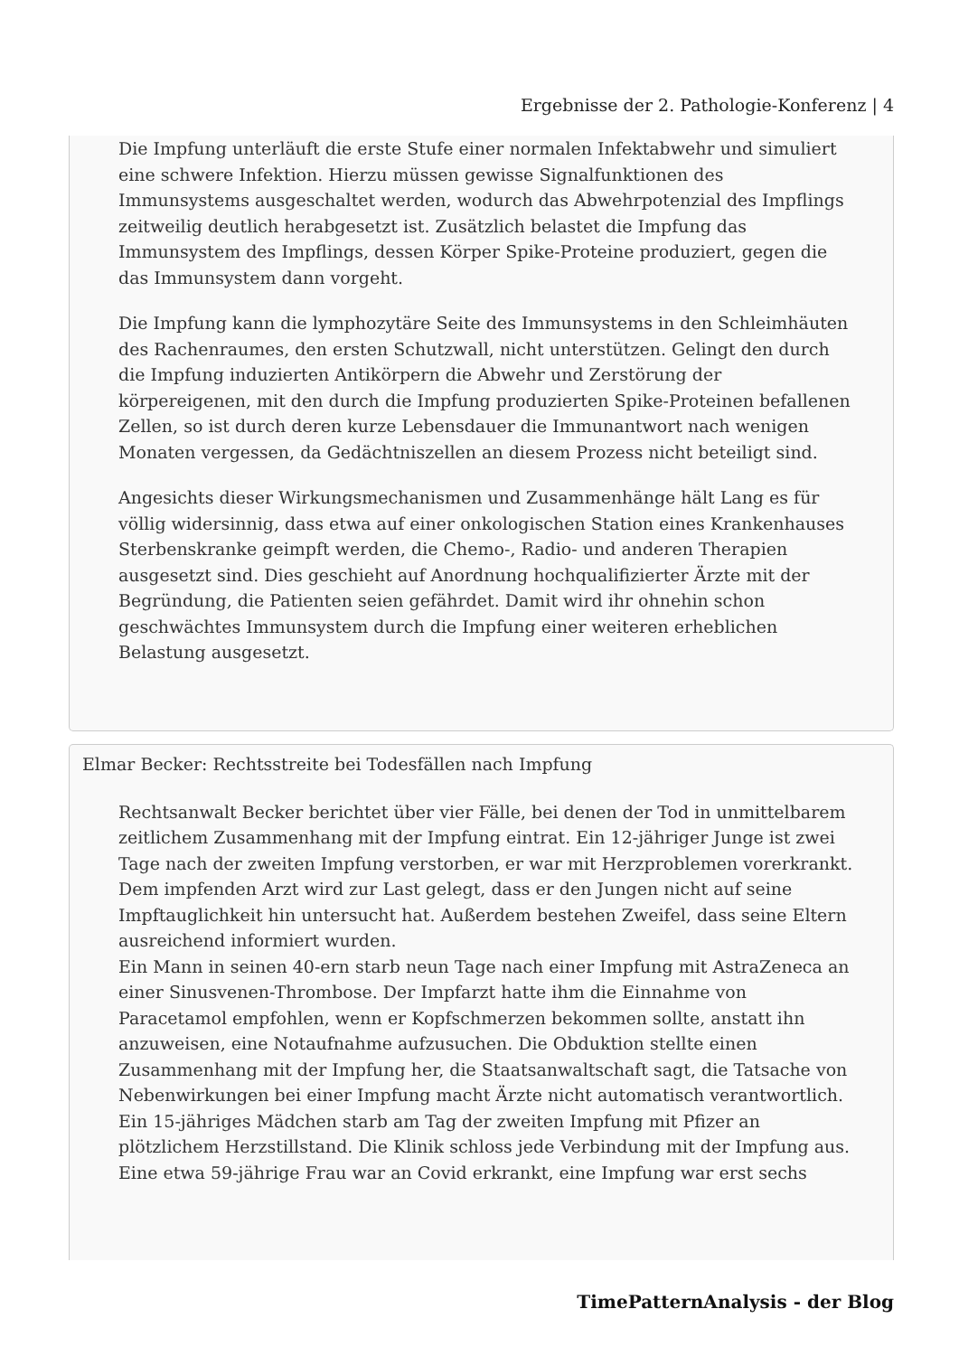Ergebnisse der 2. Pathologie-Konferenz | 4
Die Impfung unterläuft die erste Stufe einer normalen Infektabwehr und simuliert eine schwere Infektion. Hierzu müssen gewisse Signalfunktionen des Immunsystems ausgeschaltet werden, wodurch das Abwehrpotenzial des Impflings zeitweilig deutlich herabgesetzt ist. Zusätzlich belastet die Impfung das Immunsystem des Impflings, dessen Körper Spike-Proteine produziert, gegen die das Immunsystem dann vorgeht.
Die Impfung kann die lymphozytäre Seite des Immunsystems in den Schleimhäuten des Rachenraumes, den ersten Schutzwall, nicht unterstützen. Gelingt den durch die Impfung induzierten Antikörpern die Abwehr und Zerstörung der körpereigenen, mit den durch die Impfung produzierten Spike-Proteinen befallenen Zellen, so ist durch deren kurze Lebensdauer die Immunantwort nach wenigen Monaten vergessen, da Gedächtniszellen an diesem Prozess nicht beteiligt sind.
Angesichts dieser Wirkungsmechanismen und Zusammenhänge hält Lang es für völlig widersinnig, dass etwa auf einer onkologischen Station eines Krankenhauses Sterbenskranke geimpft werden, die Chemo-, Radio- und anderen Therapien ausgesetzt sind. Dies geschieht auf Anordnung hochqualifizierter Ärzte mit der Begründung, die Patienten seien gefährdet. Damit wird ihr ohnehin schon geschwächtes Immunsystem durch die Impfung einer weiteren erheblichen Belastung ausgesetzt.
Elmar Becker: Rechtsstreite bei Todesfällen nach Impfung
Rechtsanwalt Becker berichtet über vier Fälle, bei denen der Tod in unmittelbarem zeitlichem Zusammenhang mit der Impfung eintrat. Ein 12-jähriger Junge ist zwei Tage nach der zweiten Impfung verstorben, er war mit Herzproblemen vorerkrankt. Dem impfenden Arzt wird zur Last gelegt, dass er den Jungen nicht auf seine Impftauglichkeit hin untersucht hat. Außerdem bestehen Zweifel, dass seine Eltern ausreichend informiert wurden.
Ein Mann in seinen 40-ern starb neun Tage nach einer Impfung mit AstraZeneca an einer Sinusvenen-Thrombose. Der Impfarzt hatte ihm die Einnahme von Paracetamol empfohlen, wenn er Kopfschmerzen bekommen sollte, anstatt ihn anzuweisen, eine Notaufnahme aufzusuchen. Die Obduktion stellte einen Zusammenhang mit der Impfung her, die Staatsanwaltschaft sagt, die Tatsache von Nebenwirkungen bei einer Impfung macht Ärzte nicht automatisch verantwortlich.
Ein 15-jähriges Mädchen starb am Tag der zweiten Impfung mit Pfizer an plötzlichem Herzstillstand. Die Klinik schloss jede Verbindung mit der Impfung aus.
Eine etwa 59-jährige Frau war an Covid erkrankt, eine Impfung war erst sechs
TimePatternAnalysis - der Blog